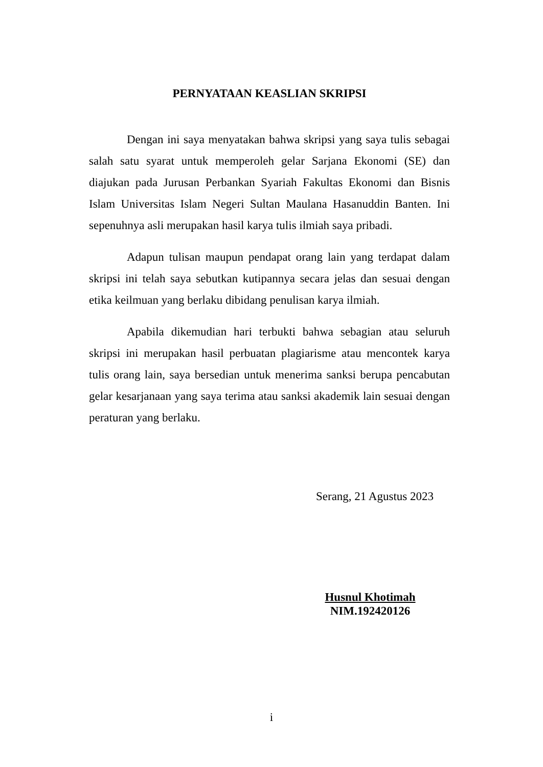PERNYATAAN KEASLIAN SKRIPSI
Dengan ini saya menyatakan bahwa skripsi yang saya tulis sebagai salah satu syarat untuk memperoleh gelar Sarjana Ekonomi (SE) dan diajukan pada Jurusan Perbankan Syariah Fakultas Ekonomi dan Bisnis Islam Universitas Islam Negeri Sultan Maulana Hasanuddin Banten. Ini sepenuhnya asli merupakan hasil karya tulis ilmiah saya pribadi.
Adapun tulisan maupun pendapat orang lain yang terdapat dalam skripsi ini telah saya sebutkan kutipannya secara jelas dan sesuai dengan etika keilmuan yang berlaku dibidang penulisan karya ilmiah.
Apabila dikemudian hari terbukti bahwa sebagian atau seluruh skripsi ini merupakan hasil perbuatan plagiarisme atau mencontek karya tulis orang lain, saya bersedian untuk menerima sanksi berupa pencabutan gelar kesarjanaan yang saya terima atau sanksi akademik lain sesuai dengan peraturan yang berlaku.
Serang, 21 Agustus 2023
Husnul Khotimah
NIM.192420126
i